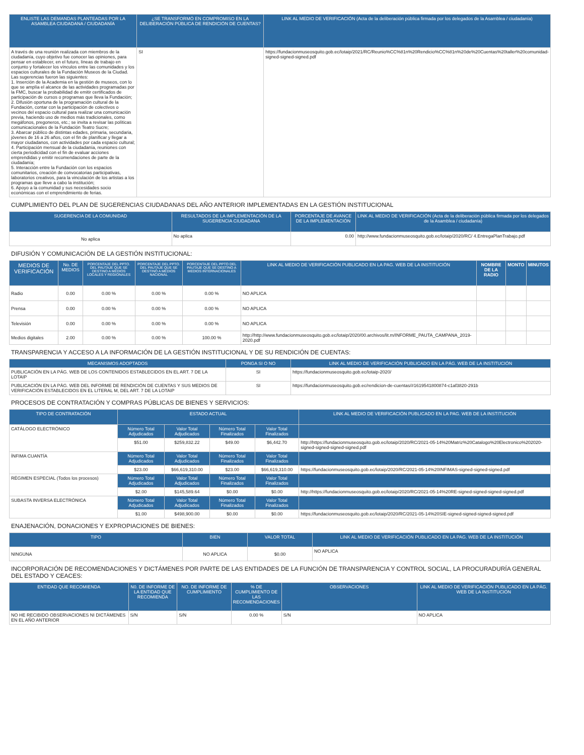| ENLISTE LAS DEMANDAS PLANTEADAS POR LA ASAMBLEA CIUDADANA / CIUDADANÍA | ¿SE TRANSFORMÓ EN COMPROMISO EN LA DELIBERACIÓN PÚBLICA DE RENDICIÓN DE CUENTAS? | LINK AL MEDIO DE VERIFICACIÓN (Acta de la deliberación pública firmada por los delegados de la Asamblea / ciudadanía) |
| --- | --- | --- |
| A través de una reunión realizada con miembros de la ciudadanía, cuyo objetivo fue conocer las opiniones, para pensar en establecer, en el futuro, líneas de trabajo en conjunto y fortalecer los vínculos entre las comunidades y los espacios culturales de la Fundación Museos de la Ciudad. Las sugerencias fueron las siguientes: 1. Inserción de la Academia en la gestión de museos, con lo que se amplía el alcance de las actividades programadas por la FMC, buscar la probabilidad de emitir certificados de participación de cursos o programas que lleva la Fundación; 2. Difusión oportuna de la programación cultural de la Fundación, contar con la participación de colectivos o vecinos del espacio cultural para realizar una comunicación previa, haciendo uso de medios más tradicionales, como megáfonos, pregoneros, etc.; se invita a revisar las políticas comunicacionales de la Fundación Teatro Sucre; 3. Abarcar público de distintas edades, primaria, secundaria, jóvenes de 16 a 26 años, con el fin de planificar y llegar a mayor ciudadanos, con actividades por cada espacio cultural; 4. Participación mensual de la ciudadanía, reuniones con cierta periodicidad con el fin de evaluar acciones emprendidas y emitir recomendaciones de parte de la ciudadanía; 5. Interacción entre la Fundación con los espacios comunitarios, creación de convocatorias participativas, laboratorios creativos, para la vinculación de los artistas a los programas que lleve a cabo la institución; 6. Apoyo a la comunidad y sus necesidades socio económicas con el emprendimiento de ferias. | SI | https://fundacionmuseosquito.gob.ec/lotaip/2021/RC/Reunio%CC%81n%20Rendicio%CC%81n%20de%20Cuentas%20taller%20comunidad-signed-signed-signed.pdf |
CUMPLIMIENTO DEL PLAN DE SUGERENCIAS CIUDADANAS DEL AÑO ANTERIOR IMPLEMENTADAS EN LA GESTIÓN INSTITUCIONAL
| SUGERENCIA DE LA COMUNIDAD | RESULTADOS DE LA IMPLEMENTACIÓN DE LA SUGERENCIA CIUDADANA | PORCENTAJE DE AVANCE DE LA IMPLEMENTACIÓN | LINK AL MEDIO DE VERIFICACIÓN (Acta de la deliberación pública firmada por los delegados de la Asamblea / ciudadanía) |
| --- | --- | --- | --- |
| No aplica | No aplica | 0.00 | http://www.fundacionmuseosquito.gob.ec/lotaip/2020/RC/ 4.EntregaPlanTrabajo.pdf |
DIFUSIÓN Y COMUNICACIÓN DE LA GESTIÓN INSTITUCIONAL:
| MEDIOS DE VERIFICACIÓN | No. DE MEDIOS | PORCENTAJE DEL PPTO. DEL PAUTAJE QUE SE DESTINO A MEDIOS LOCALES Y REGIONALES | PORCENTAJE DEL PPTO. DEL PAUTAJE QUE SE DESTINÓ A MEDIOS NACIONAL | PORCENTAJE DEL PPTO DEL PAUTAJE QUE SE DESTINO A MEDIOS INTERNACIONALES | LINK AL MEDIO DE VERIFICACIÓN PUBLICADO EN LA PAG. WEB DE LA INSTITUCIÓN | NOMBRE DE LA RADIO | MONTO | MINUTOS |
| --- | --- | --- | --- | --- | --- | --- | --- | --- |
| Radio | 0.00 | 0.00 % | 0.00 % | 0.00 % | NO APLICA | | | |
| Prensa | 0.00 | 0.00 % | 0.00 % | 0.00 % | NO APLICA | | | |
| Televisión | 0.00 | 0.00 % | 0.00 % | 0.00 % | NO APLICA | | | |
| Medios digitales | 2.00 | 0.00 % | 0.00 % | 100.00 % | http://http://www.fundacionmuseosquito.gob.ec/lotaip/2020/00.archivos/lit.m/INFORME_PAUTA_CAMPANA_2019-2020.pdf | | | |
TRANSPARENCIA Y ACCESO A LA INFORMACIÓN DE LA GESTIÓN INSTITUCIONAL Y DE SU RENDICIÓN DE CUENTAS:
| MECANISMOS ADOPTADOS | PONGA SI O NO | LINK AL MEDIO DE VERIFICACIÓN PUBLICADO EN LA PÁG. WEB DE LA INSTITUCIÓN |
| --- | --- | --- |
| PUBLICACIÓN EN LA PÁG. WEB DE LOS CONTENIDOS ESTABLECIDOS EN EL ART. 7 DE LA LOTAIP | SI | https://fundacionmuseosquito.gob.ec/lotaip-2020/ |
| PUBLICACIÓN EN LA PÁG. WEB DEL INFORME DE RENDICIÓN DE CUENTAS Y SUS MEDIOS DE VERIFICACIÓN ESTABLECIDOS EN EL LITERAL M, DEL ART. 7 DE LA LOTAIP | SI | https://fundacionmuseosquito.gob.ec/rendicion-de-cuentas/#1619541800874-c1af3820-291b |
PROCESOS DE CONTRATACIÓN Y COMPRAS PÚBLICAS DE BIENES Y SERVICIOS:
| TIPO DE CONTRATACIÓN | ESTADO ACTUAL | | | | LINK AL MEDIO DE VERIFICACIÓN PUBLICADO EN LA PAG. WEB DE LA INSTITUCIÓN |
| --- | --- | --- | --- | --- | --- |
| CATÁLOGO ELECTRÓNICO | Número Total Adjudicados | Valor Total Adjudicados | Número Total Finalizados | Valor Total Finalizados | |
| | $51.00 | $259,832.22 | $49.00 | $6,442.70 | http://https://fundacionmuseosquito.gob.ec/lotaip/2020/RC/2021-05-14%20Matriz%20Catalogo%20Electronico%202020-signed-signed-signed-signed.pdf |
| ÍNFIMA CUANTÍA | Número Total Adjudicados | Valor Total Adjudicados | Número Total Finalizados | Valor Total Finalizados | |
| | $23.00 | $66,619,310.00 | $23.00 | $66,619,310.00 | https://fundacionmuseosquito.gob.ec/lotaip/2020/RC/2021-05-14%20INFIMAS-signed-signed-signed.pdf |
| RÉGIMEN ESPECIAL (Todos los procesos) | Número Total Adjudicados | Valor Total Adjudicados | Número Total Finalizados | Valor Total Finalizados | |
| | $2.00 | $145,589.64 | $0.00 | $0.00 | http://https://fundacionmuseosquito.gob.ec/lotaip/2020/RC/2021-05-14%20RE-signed-signed-signed-signed.pdf |
| SUBASTA INVERSA ELECTRÓNICA | Número Total Adjudicados | Valor Total Adjudicados | Número Total Finalizados | Valor Total Finalizados | |
| | $1.00 | $498,900.00 | $0.00 | $0.00 | https://fundacionmuseosquito.gob.ec/lotaip/2020/RC/2021-05-14%20SIE-signed-signed-signed-signed.pdf |
ENAJENACIÓN, DONACIONES Y EXPROPIACIONES DE BIENES:
| TIPO | BIEN | VALOR TOTAL | LINK AL MEDIO DE VERIFICACIÓN PUBLICADO EN LA PAG. WEB DE LA INSTITUCIÓN |
| --- | --- | --- | --- |
| NINGUNA | NO APLICA | $0.00 | NO APLICA |
INCORPORACIÓN DE RECOMENDACIONES Y DICTÁMENES POR PARTE DE LAS ENTIDADES DE LA FUNCIÓN DE TRANSPARENCIA Y CONTROL SOCIAL, LA PROCURADURÍA GENERAL DEL ESTADO Y CEACES:
| ENTIDAD QUE RECOMIENDA | N0. DE INFORME DE LA ENTIDAD QUE RECOMIENDA | NO. DE INFORME DE CUMPLIMIENTO | % DE CUMPLIMIENTO DE LAS RECOMENDACIONES | OBSERVACIONES | LINK AL MEDIO DE VERIFICACIÓN PUBLICADO EN LA PÁG. WEB DE LA INSTITUCIÓN |
| --- | --- | --- | --- | --- | --- |
| NO HE RECIBIDO OBSERVACIONES NI DICTÁMENES EN EL AÑO ANTERIOR | S/N | S/N | 0.00 % | S/N | NO APLICA |